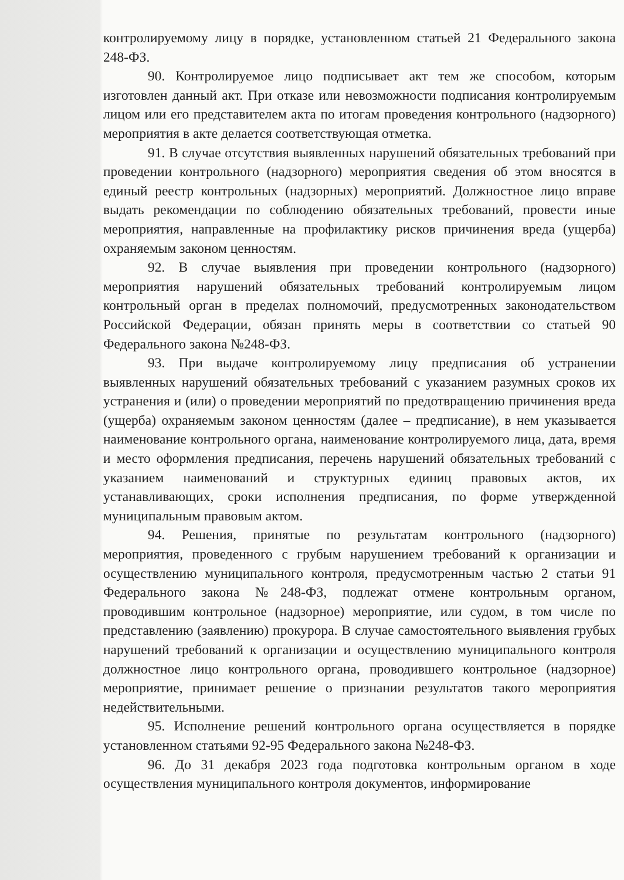контролируемому лицу в порядке, установленном статьей 21 Федерального закона 248-ФЗ.
90. Контролируемое лицо подписывает акт тем же способом, которым изготовлен данный акт. При отказе или невозможности подписания контролируемым лицом или его представителем акта по итогам проведения контрольного (надзорного) мероприятия в акте делается соответствующая отметка.
91. В случае отсутствия выявленных нарушений обязательных требований при проведении контрольного (надзорного) мероприятия сведения об этом вносятся в единый реестр контрольных (надзорных) мероприятий. Должностное лицо вправе выдать рекомендации по соблюдению обязательных требований, провести иные мероприятия, направленные на профилактику рисков причинения вреда (ущерба) охраняемым законом ценностям.
92. В случае выявления при проведении контрольного (надзорного) мероприятия нарушений обязательных требований контролируемым лицом контрольный орган в пределах полномочий, предусмотренных законодательством Российской Федерации, обязан принять меры в соответствии со статьей 90 Федерального закона №248-ФЗ.
93. При выдаче контролируемому лицу предписания об устранении выявленных нарушений обязательных требований с указанием разумных сроков их устранения и (или) о проведении мероприятий по предотвращению причинения вреда (ущерба) охраняемым законом ценностям (далее – предписание), в нем указывается наименование контрольного органа, наименование контролируемого лица, дата, время и место оформления предписания, перечень нарушений обязательных требований с указанием наименований и структурных единиц правовых актов, их устанавливающих, сроки исполнения предписания, по форме утвержденной муниципальным правовым актом.
94. Решения, принятые по результатам контрольного (надзорного) мероприятия, проведенного с грубым нарушением требований к организации и осуществлению муниципального контроля, предусмотренным частью 2 статьи 91 Федерального закона №248-ФЗ, подлежат отмене контрольным органом, проводившим контрольное (надзорное) мероприятие, или судом, в том числе по представлению (заявлению) прокурора. В случае самостоятельного выявления грубых нарушений требований к организации и осуществлению муниципального контроля должностное лицо контрольного органа, проводившего контрольное (надзорное) мероприятие, принимает решение о признании результатов такого мероприятия недействительными.
95. Исполнение решений контрольного органа осуществляется в порядке установленном статьями 92-95 Федерального закона №248-ФЗ.
96. До 31 декабря 2023 года подготовка контрольным органом в ходе осуществления муниципального контроля документов, информирование